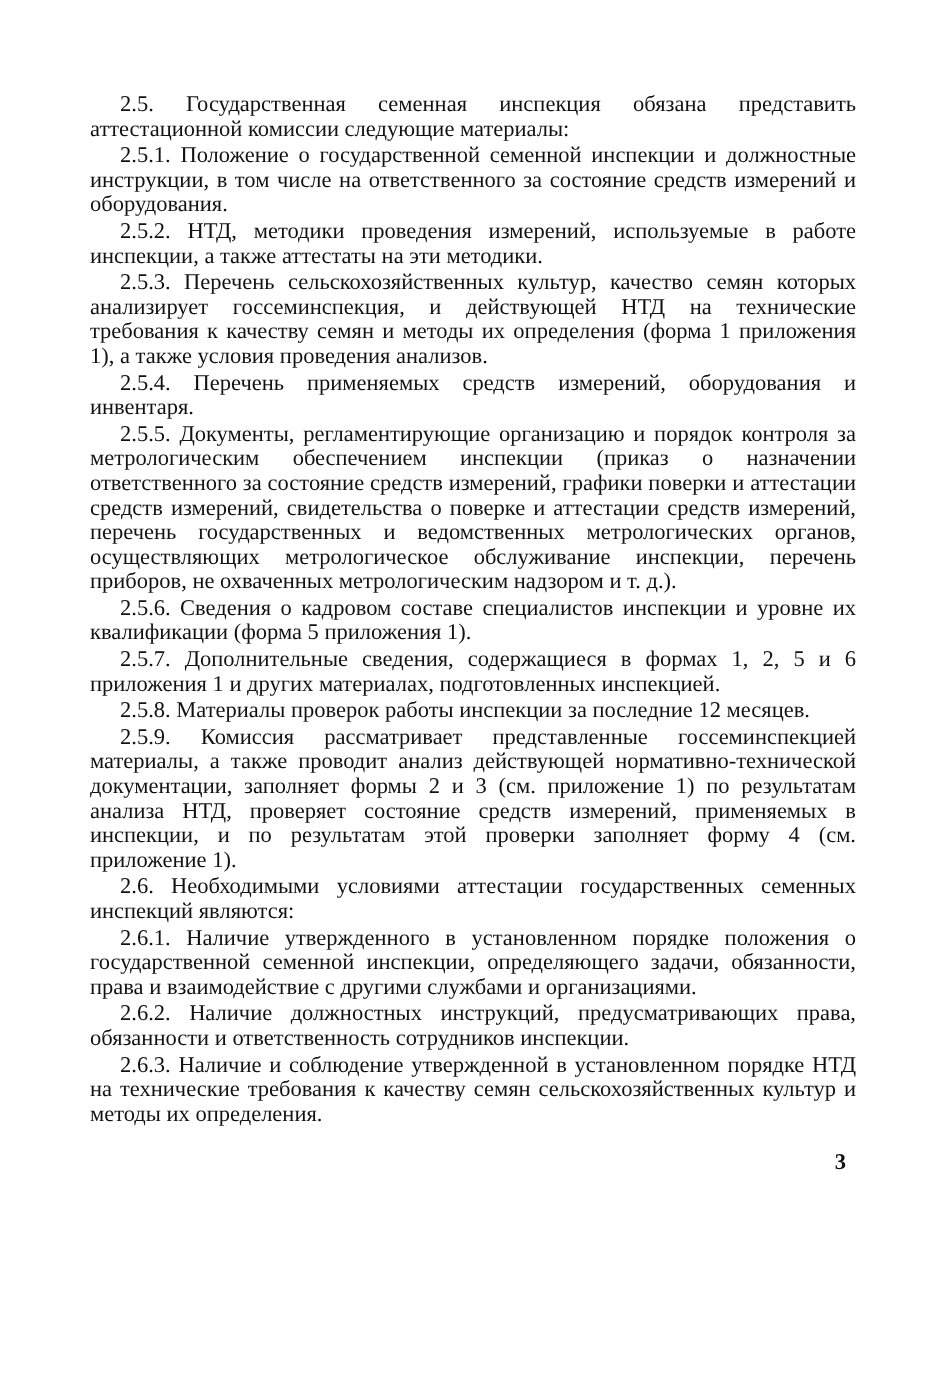2.5. Государственная семенная инспекция обязана представить аттестационной комиссии следующие материалы:
2.5.1. Положение о государственной семенной инспекции и должностные инструкции, в том числе на ответственного за состояние средств измерений и оборудования.
2.5.2. НТД, методики проведения измерений, используемые в работе инспекции, а также аттестаты на эти методики.
2.5.3. Перечень сельскохозяйственных культур, качество семян которых анализирует госсеминспекция, и действующей НТД на технические требования к качеству семян и методы их определения (форма 1 приложения 1), а также условия проведения анализов.
2.5.4. Перечень применяемых средств измерений, оборудования и инвентаря.
2.5.5. Документы, регламентирующие организацию и порядок контроля за метрологическим обеспечением инспекции (приказ о назначении ответственного за состояние средств измерений, графики поверки и аттестации средств измерений, свидетельства о поверке и аттестации средств измерений, перечень государственных и ведомственных метрологических органов, осуществляющих метрологическое обслуживание инспекции, перечень приборов, не охваченных метрологическим надзором и т. д.).
2.5.6. Сведения о кадровом составе специалистов инспекции и уровне их квалификации (форма 5 приложения 1).
2.5.7. Дополнительные сведения, содержащиеся в формах 1, 2, 5 и 6 приложения 1 и других материалах, подготовленных инспекцией.
2.5.8. Материалы проверок работы инспекции за последние 12 месяцев.
2.5.9. Комиссия рассматривает представленные госсеминспекцией материалы, а также проводит анализ действующей нормативно-технической документации, заполняет формы 2 и 3 (см. приложение 1) по результатам анализа НТД, проверяет состояние средств измерений, применяемых в инспекции, и по результатам этой проверки заполняет форму 4 (см. приложение 1).
2.6. Необходимыми условиями аттестации государственных семенных инспекций являются:
2.6.1. Наличие утвержденного в установленном порядке положения о государственной семенной инспекции, определяющего задачи, обязанности, права и взаимодействие с другими службами и организациями.
2.6.2. Наличие должностных инструкций, предусматривающих права, обязанности и ответственность сотрудников инспекции.
2.6.3. Наличие и соблюдение утвержденной в установленном порядке НТД на технические требования к качеству семян сельскохозяйственных культур и методы их определения.
3